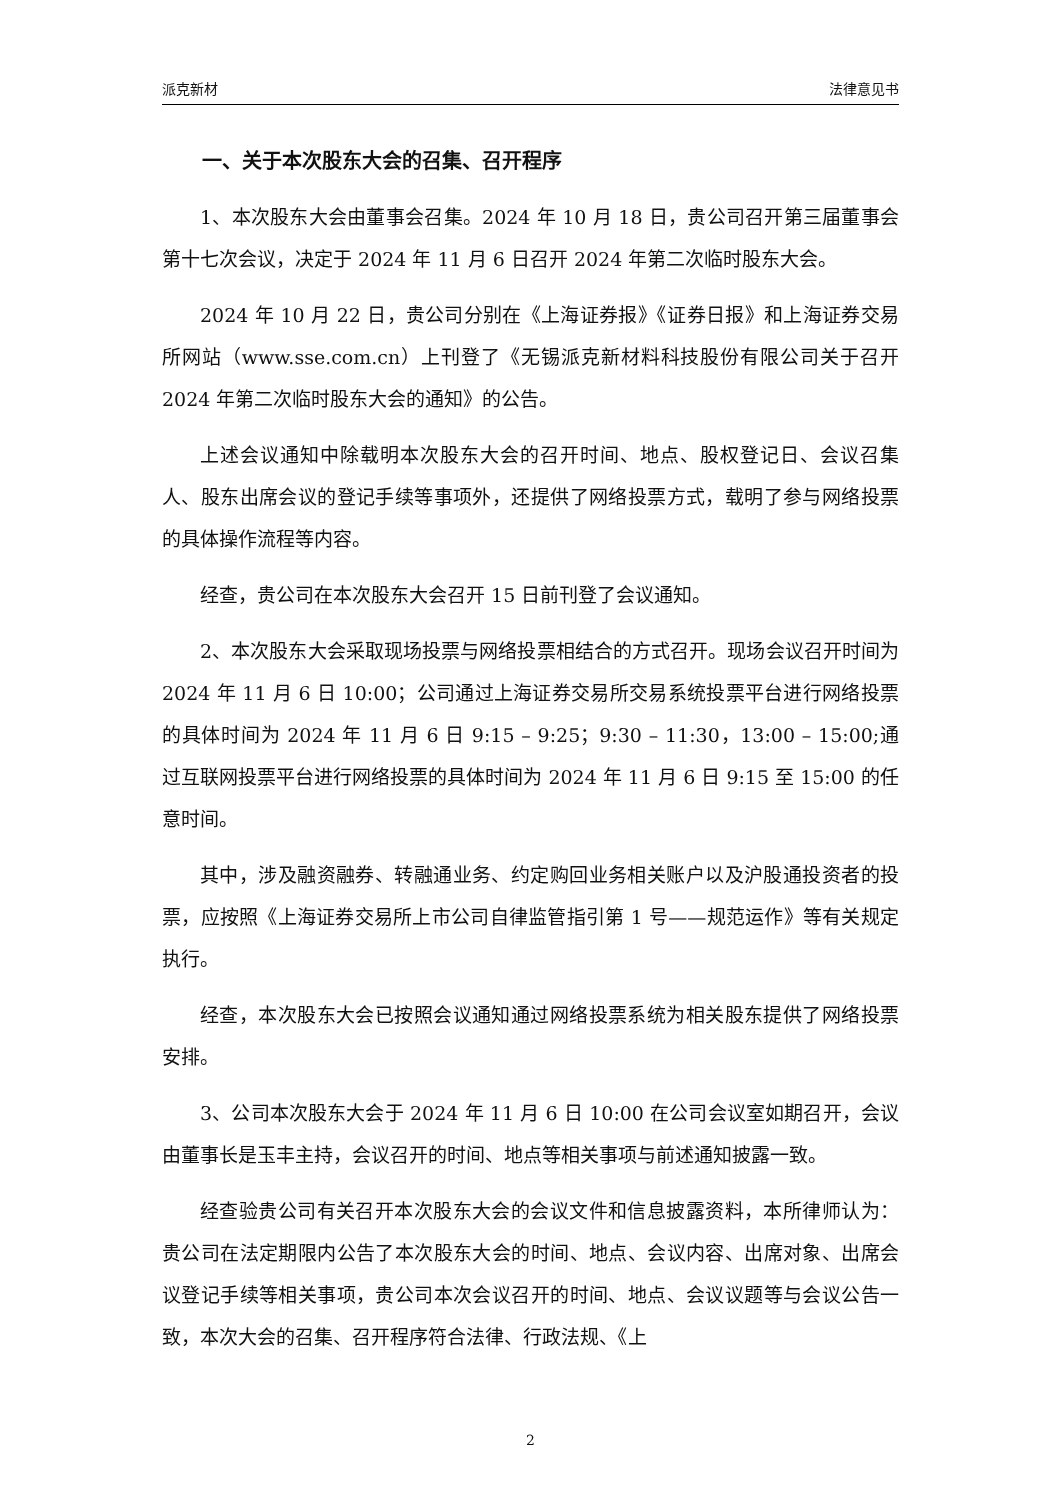派克新材 法律意见书
一、关于本次股东大会的召集、召开程序
1、本次股东大会由董事会召集。2024 年 10 月 18 日，贵公司召开第三届董事会第十七次会议，决定于 2024 年 11 月 6 日召开 2024 年第二次临时股东大会。
2024 年 10 月 22 日，贵公司分别在《上海证券报》《证券日报》和上海证券交易所网站（www.sse.com.cn）上刊登了《无锡派克新材料科技股份有限公司关于召开 2024 年第二次临时股东大会的通知》的公告。
上述会议通知中除载明本次股东大会的召开时间、地点、股权登记日、会议召集人、股东出席会议的登记手续等事项外，还提供了网络投票方式，载明了参与网络投票的具体操作流程等内容。
经查，贵公司在本次股东大会召开 15 日前刊登了会议通知。
2、本次股东大会采取现场投票与网络投票相结合的方式召开。现场会议召开时间为 2024 年 11 月 6 日 10:00；公司通过上海证券交易所交易系统投票平台进行网络投票的具体时间为 2024 年 11 月 6 日 9:15 – 9:25；9:30 – 11:30，13:00 – 15:00;通过互联网投票平台进行网络投票的具体时间为 2024 年 11 月 6 日 9:15 至 15:00 的任意时间。
其中，涉及融资融券、转融通业务、约定购回业务相关账户以及沪股通投资者的投票，应按照《上海证券交易所上市公司自律监管指引第 1 号——规范运作》等有关规定执行。
经查，本次股东大会已按照会议通知通过网络投票系统为相关股东提供了网络投票安排。
3、公司本次股东大会于 2024 年 11 月 6 日 10:00 在公司会议室如期召开，会议由董事长是玉丰主持，会议召开的时间、地点等相关事项与前述通知披露一致。
经查验贵公司有关召开本次股东大会的会议文件和信息披露资料，本所律师认为：贵公司在法定期限内公告了本次股东大会的时间、地点、会议内容、出席对象、出席会议登记手续等相关事项，贵公司本次会议召开的时间、地点、会议议题等与会议公告一致，本次大会的召集、召开程序符合法律、行政法规、《上
2